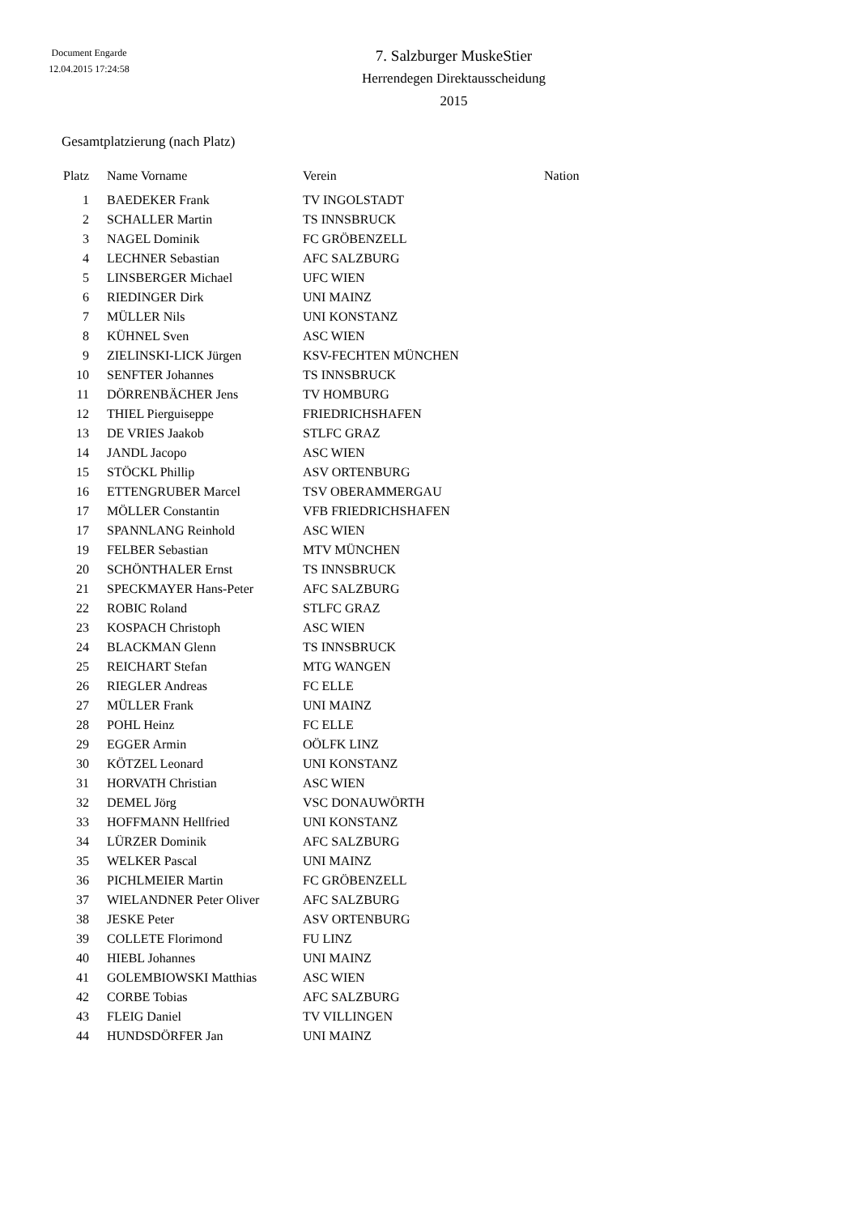Document Engarde
12.04.2015 17:24:58
7. Salzburger MuskeStier
Herrendegen Direktausscheidung
2015
Gesamtplatzierung (nach Platz)
| Platz | Name Vorname | Verein | Nation |
| --- | --- | --- | --- |
| 1 | BAEDEKER Frank | TV INGOLSTADT | |
| 2 | SCHALLER Martin | TS INNSBRUCK | |
| 3 | NAGEL Dominik | FC GRÖBENZELL | |
| 4 | LECHNER Sebastian | AFC SALZBURG | |
| 5 | LINSBERGER Michael | UFC WIEN | |
| 6 | RIEDINGER Dirk | UNI MAINZ | |
| 7 | MÜLLER Nils | UNI KONSTANZ | |
| 8 | KÜHNEL Sven | ASC WIEN | |
| 9 | ZIELINSKI-LICK Jürgen | KSV-FECHTEN MÜNCHEN | |
| 10 | SENFTER Johannes | TS INNSBRUCK | |
| 11 | DÖRRENBÄCHER Jens | TV HOMBURG | |
| 12 | THIEL Pierguiseppe | FRIEDRICHSHAFEN | |
| 13 | DE VRIES Jaakob | STLFC GRAZ | |
| 14 | JANDL Jacopo | ASC WIEN | |
| 15 | STÖCKL Phillip | ASV ORTENBURG | |
| 16 | ETTENGRUBER Marcel | TSV OBERAMMERGAU | |
| 17 | MÖLLER Constantin | VFB FRIEDRICHSHAFEN | |
| 17 | SPANNLANG Reinhold | ASC WIEN | |
| 19 | FELBER Sebastian | MTV MÜNCHEN | |
| 20 | SCHÖNTHALER Ernst | TS INNSBRUCK | |
| 21 | SPECKMAYER Hans-Peter | AFC SALZBURG | |
| 22 | ROBIC Roland | STLFC GRAZ | |
| 23 | KOSPACH Christoph | ASC WIEN | |
| 24 | BLACKMAN Glenn | TS INNSBRUCK | |
| 25 | REICHART Stefan | MTG WANGEN | |
| 26 | RIEGLER Andreas | FC ELLE | |
| 27 | MÜLLER Frank | UNI MAINZ | |
| 28 | POHL Heinz | FC ELLE | |
| 29 | EGGER Armin | OÖLFK LINZ | |
| 30 | KÖTZEL Leonard | UNI KONSTANZ | |
| 31 | HORVATH Christian | ASC WIEN | |
| 32 | DEMEL Jörg | VSC DONAUWÖRTH | |
| 33 | HOFFMANN Hellfried | UNI KONSTANZ | |
| 34 | LÜRZER Dominik | AFC SALZBURG | |
| 35 | WELKER Pascal | UNI MAINZ | |
| 36 | PICHLMEIER Martin | FC GRÖBENZELL | |
| 37 | WIELANDNER Peter Oliver | AFC SALZBURG | |
| 38 | JESKE Peter | ASV ORTENBURG | |
| 39 | COLLETE Florimond | FU LINZ | |
| 40 | HIEBL Johannes | UNI MAINZ | |
| 41 | GOLEMBIOWSKI Matthias | ASC WIEN | |
| 42 | CORBE Tobias | AFC SALZBURG | |
| 43 | FLEIG Daniel | TV VILLINGEN | |
| 44 | HUNDSDÖRFER Jan | UNI MAINZ | |